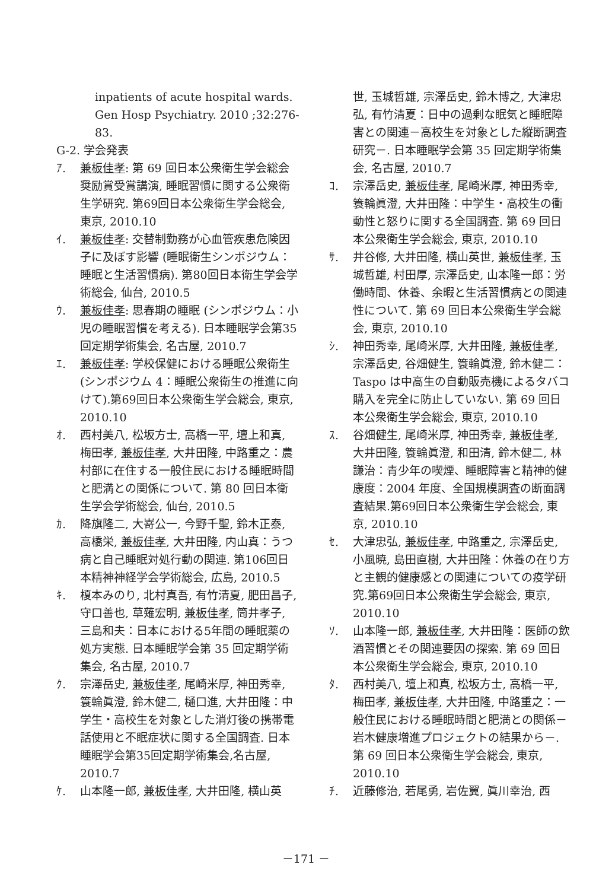inpatients of acute hospital wards.
Gen Hosp Psychiatry. 2010 ;32:276-83.
G-2. 学会発表
ｱ. 兼板佳孝: 第 69 回日本公衆衛生学会総会奨励賞受賞講演, 睡眠習慣に関する公衆衛生学研究. 第69回日本公衆衛生学会総会, 東京, 2010.10
ｲ. 兼板佳孝: 交替制勤務が心血管疾患危険因子に及ぼす影響 (睡眠衛生シンポジウム：睡眠と生活習慣病). 第80回日本衛生学会学術総会, 仙台, 2010.5
ｳ. 兼板佳孝: 思春期の睡眠 (シンポジウム：小児の睡眠習慣を考える). 日本睡眠学会第35回定期学術集会, 名古屋, 2010.7
ｴ. 兼板佳孝: 学校保健における睡眠公衆衛生 (シンポジウム 4：睡眠公衆衛生の推進に向けて).第69回日本公衆衛生学会総会, 東京, 2010.10
ｵ. 西村美八, 松坂方士, 高橋一平, 壇上和真, 梅田孝, 兼板佳孝, 大井田隆, 中路重之：農村部に在住する一般住民における睡眠時間と肥満との関係について. 第 80 回日本衛生学会学術総会, 仙台, 2010.5
ｶ. 降旗隆二, 大嵜公一, 今野千聖, 鈴木正泰, 高橋栄, 兼板佳孝, 大井田隆, 内山真：うつ病と自己睡眠対処行動の関連. 第106回日本精神神経学会学術総会, 広島, 2010.5
ｷ. 榎本みのり, 北村真吾, 有竹清夏, 肥田昌子, 守口善也, 草薙宏明, 兼板佳孝, 筒井孝子, 三島和夫：日本における5年間の睡眠薬の処方実態. 日本睡眠学会第 35 回定期学術集会, 名古屋, 2010.7
ｸ. 宗澤岳史, 兼板佳孝, 尾崎米厚, 神田秀幸, 簑輪眞澄, 鈴木健二, 樋口進, 大井田隆：中学生・高校生を対象とした消灯後の携帯電話使用と不眠症状に関する全国調査. 日本睡眠学会第35回定期学術集会,名古屋, 2010.7
ｹ. 山本隆一郎, 兼板佳孝, 大井田隆, 横山英
世, 玉城哲雄, 宗澤岳史, 鈴木博之, 大津忠弘, 有竹清夏：日中の過剰な眠気と睡眠障害との関連－高校生を対象とした縦断調査研究－. 日本睡眠学会第 35 回定期学術集会, 名古屋, 2010.7
ｺ. 宗澤岳史, 兼板佳孝, 尾崎米厚, 神田秀幸, 簑輪眞澄, 大井田隆：中学生・高校生の衝動性と怒りに関する全国調査. 第 69 回日本公衆衛生学会総会, 東京, 2010.10
ｻ. 井谷修, 大井田隆, 横山英世, 兼板佳孝, 玉城哲雄, 村田厚, 宗澤岳史, 山本隆一郎：労働時間、休養、余暇と生活習慣病との関連性について. 第 69 回日本公衆衛生学会総会, 東京, 2010.10
ｼ. 神田秀幸, 尾崎米厚, 大井田隆, 兼板佳孝, 宗澤岳史, 谷畑健生, 簑輪眞澄, 鈴木健二：Taspo は中高生の自動販売機によるタバコ購入を完全に防止していない. 第 69 回日本公衆衛生学会総会, 東京, 2010.10
ｽ. 谷畑健生, 尾崎米厚, 神田秀幸, 兼板佳孝, 大井田隆, 簑輪眞澄, 和田清, 鈴木健二, 林謙治：青少年の喫煙、睡眠障害と精神的健康度：2004 年度、全国規模調査の断面調査結果.第69回日本公衆衛生学会総会, 東京, 2010.10
ｾ. 大津忠弘, 兼板佳孝, 中路重之, 宗澤岳史, 小風暁, 島田直樹, 大井田隆：休養の在り方と主観的健康感との関連についての疫学研究.第69回日本公衆衛生学会総会, 東京, 2010.10
ｿ. 山本隆一郎, 兼板佳孝, 大井田隆：医師の飲酒習慣とその関連要因の探索. 第 69 回日本公衆衛生学会総会, 東京, 2010.10
ﾀ. 西村美八, 壇上和真, 松坂方士, 高橋一平, 梅田孝, 兼板佳孝, 大井田隆, 中路重之：一般住民における睡眠時間と肥満との関係－岩木健康増進プロジェクトの結果から－. 第 69 回日本公衆衛生学会総会, 東京, 2010.10
ﾁ. 近藤修治, 若尾勇, 岩佐翼, 眞川幸治, 西
－171 －